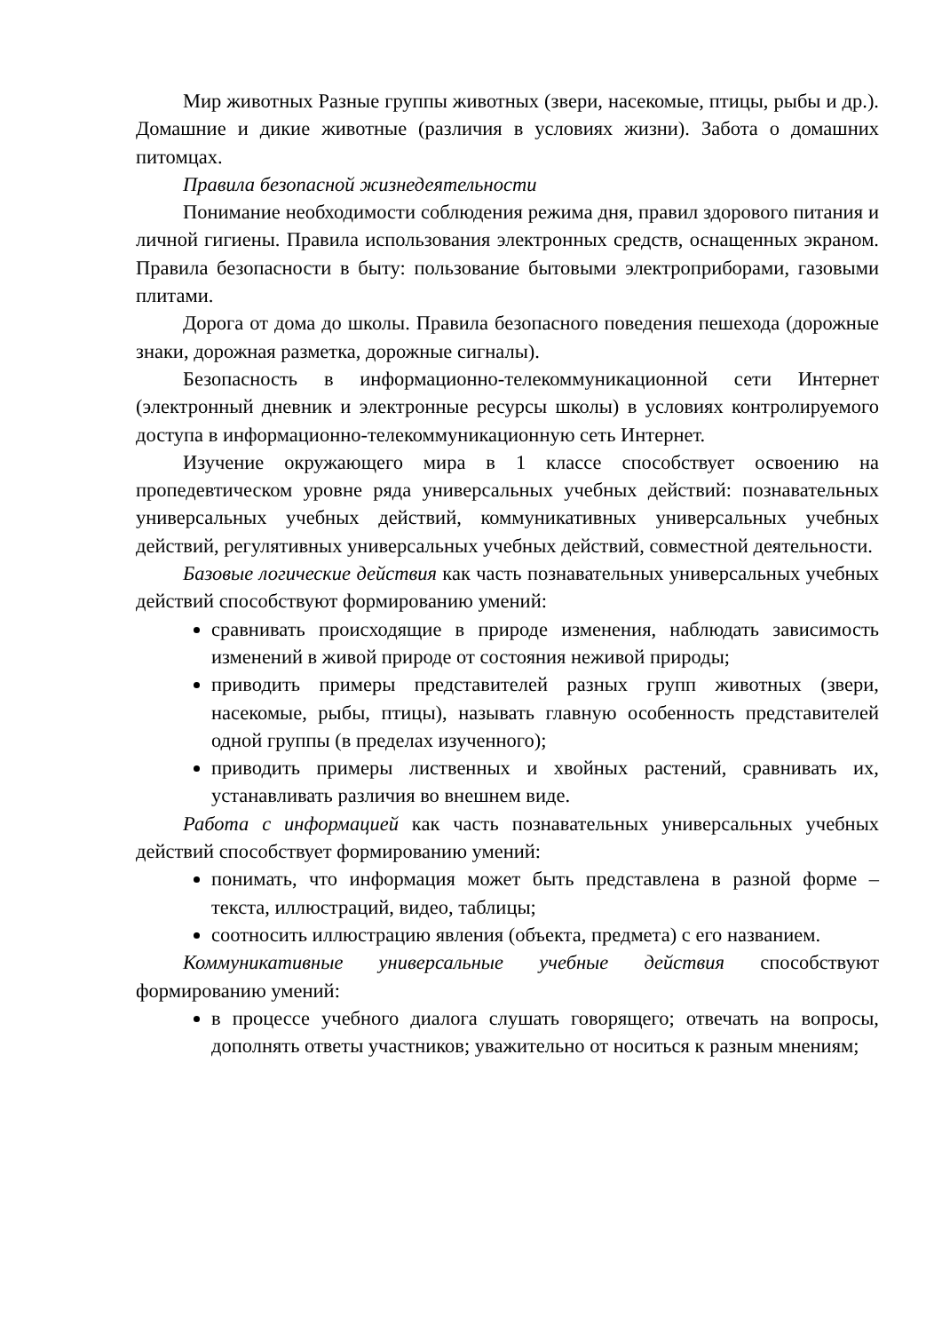Мир животных Разные группы животных (звери, насекомые, птицы, рыбы и др.). Домашние и дикие животные (различия в условиях жизни). Забота о домашних питомцах.
Правила безопасной жизнедеятельности
Понимание необходимости соблюдения режима дня, правил здорового питания и личной гигиены. Правила использования электронных средств, оснащенных экраном. Правила безопасности в быту: пользование бытовыми электроприборами, газовыми плитами.
Дорога от дома до школы. Правила безопасного поведения пешехода (дорожные знаки, дорожная разметка, дорожные сигналы).
Безопасность в информационно-телекоммуникационной сети Интернет (электронный дневник и электронные ресурсы школы) в условиях контролируемого доступа в информационно-телекоммуникационную сеть Интернет.
Изучение окружающего мира в 1 классе способствует освоению на пропедевтическом уровне ряда универсальных учебных действий: познавательных универсальных учебных действий, коммуникативных универсальных учебных действий, регулятивных универсальных учебных действий, совместной деятельности.
Базовые логические действия как часть познавательных универсальных учебных действий способствуют формированию умений:
сравнивать происходящие в природе изменения, наблюдать зависимость изменений в живой природе от состояния неживой природы;
приводить примеры представителей разных групп животных (звери, насекомые, рыбы, птицы), называть главную особенность представителей одной группы (в пределах изученного);
приводить примеры лиственных и хвойных растений, сравнивать их, устанавливать различия во внешнем виде.
Работа с информацией как часть познавательных универсальных учебных действий способствует формированию умений:
понимать, что информация может быть представлена в разной форме – текста, иллюстраций, видео, таблицы;
соотносить иллюстрацию явления (объекта, предмета) с его названием.
Коммуникативные универсальные учебные действия способствуют формированию умений:
в процессе учебного диалога слушать говорящего; отвечать на вопросы, дополнять ответы участников; уважительно от носиться к разным мнениям;